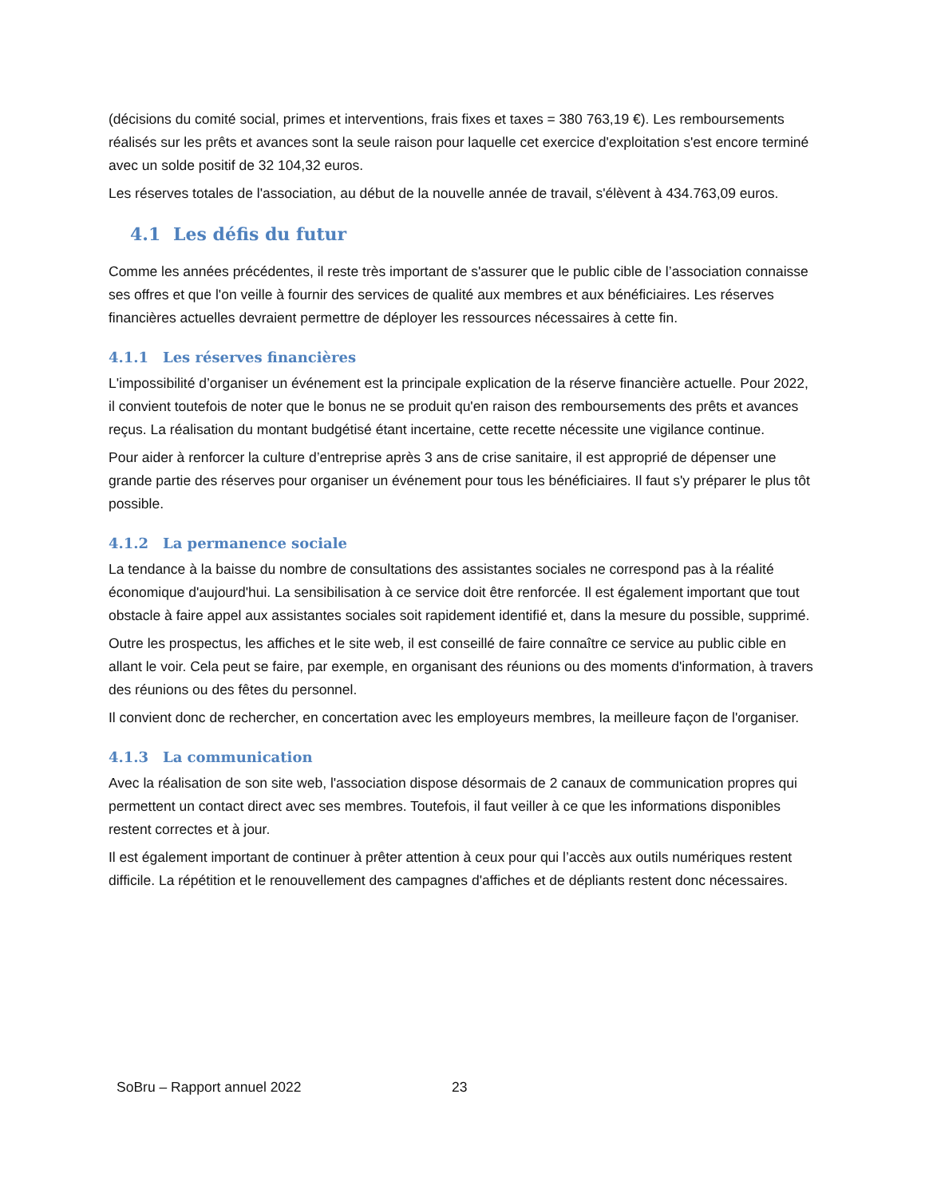(décisions du comité social, primes et interventions, frais fixes et taxes = 380 763,19 €). Les remboursements réalisés sur les prêts et avances sont la seule raison pour laquelle cet exercice d'exploitation s'est encore terminé avec un solde positif de 32 104,32 euros.
Les réserves totales de l'association, au début de la nouvelle année de travail, s'élèvent à 434.763,09 euros.
4.1 Les défis du futur
Comme les années précédentes, il reste très important de s'assurer que le public cible de l’association connaisse ses offres et que l'on veille à fournir des services de qualité aux membres et aux bénéficiaires. Les réserves financières actuelles devraient permettre de déployer les ressources nécessaires à cette fin.
4.1.1 Les réserves financières
L'impossibilité d’organiser un événement est la principale explication de la réserve financière actuelle. Pour 2022, il convient toutefois de noter que le bonus ne se produit qu'en raison des remboursements des prêts et avances reçus. La réalisation du montant budgétisé étant incertaine, cette recette nécessite une vigilance continue.
Pour aider à renforcer la culture d’entreprise après 3 ans de crise sanitaire, il est approprié de dépenser une grande partie des réserves pour organiser un événement pour tous les bénéficiaires. Il faut s'y préparer le plus tôt possible.
4.1.2 La permanence sociale
La tendance à la baisse du nombre de consultations des assistantes sociales ne correspond pas à la réalité économique d'aujourd'hui. La sensibilisation à ce service doit être renforcée. Il est également important que tout obstacle à faire appel aux assistantes sociales soit rapidement identifié et, dans la mesure du possible, supprimé.
Outre les prospectus, les affiches et le site web, il est conseillé de faire connaître ce service au public cible en allant le voir. Cela peut se faire, par exemple, en organisant des réunions ou des moments d'information, à travers des réunions ou des fêtes du personnel.
Il convient donc de rechercher, en concertation avec les employeurs membres, la meilleure façon de l'organiser.
4.1.3 La communication
Avec la réalisation de son site web, l'association dispose désormais de 2 canaux de communication propres qui permettent un contact direct avec ses membres. Toutefois, il faut veiller à ce que les informations disponibles restent correctes et à jour.
Il est également important de continuer à prêter attention à ceux pour qui l’accès aux outils numériques restent difficile. La répétition et le renouvellement des campagnes d'affiches et de dépliants restent donc nécessaires.
SoBru – Rapport annuel 2022 23